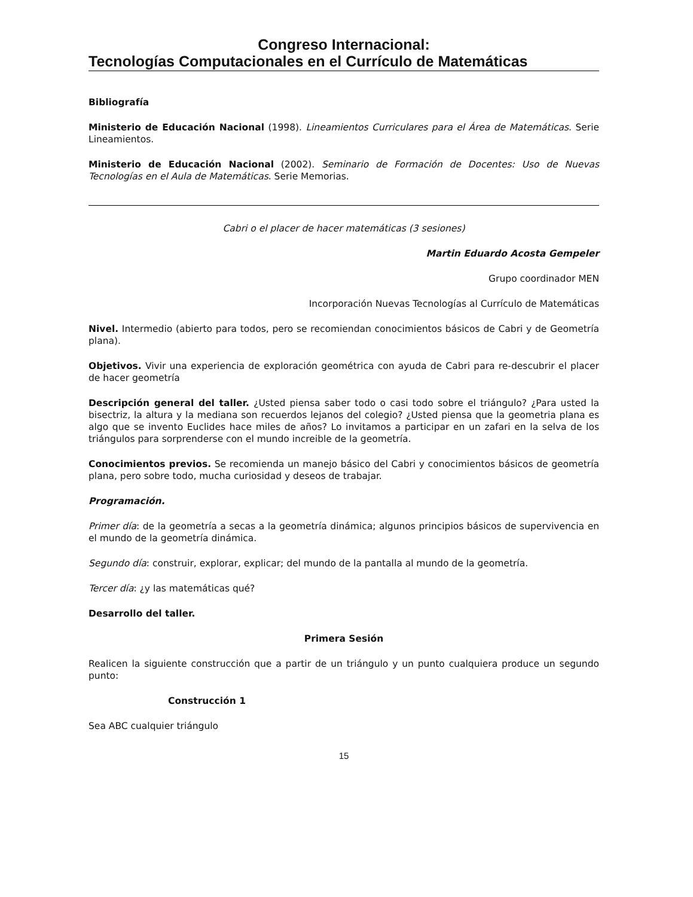Congreso Internacional:
Tecnologías Computacionales en el Currículo de Matemáticas
Bibliografía
Ministerio de Educación Nacional (1998). Lineamientos Curriculares para el Área de Matemáticas. Serie Lineamientos.
Ministerio de Educación Nacional (2002). Seminario de Formación de Docentes: Uso de Nuevas Tecnologías en el Aula de Matemáticas. Serie Memorias.
Cabri o el placer de hacer matemáticas (3 sesiones)
Martin Eduardo Acosta Gempeler
Grupo coordinador MEN
Incorporación Nuevas Tecnologías al Currículo de Matemáticas
Nivel. Intermedio (abierto para todos, pero se recomiendan conocimientos básicos de Cabri y de Geometría plana).
Objetivos. Vivir una experiencia de exploración geométrica con ayuda de Cabri para re-descubrir el placer de hacer geometría
Descripción general del taller. ¿Usted piensa saber todo o casi todo sobre el triángulo? ¿Para usted la bisectriz, la altura y la mediana son recuerdos lejanos del colegio? ¿Usted piensa que la geometria plana es algo que se invento Euclides hace miles de años? Lo invitamos a participar en un zafari en la selva de los triángulos para sorprenderse con el mundo increible de la geometría.
Conocimientos previos. Se recomienda un manejo básico del Cabri y conocimientos básicos de geometría plana, pero sobre todo, mucha curiosidad y deseos de trabajar.
Programación.
Primer día: de la geometría a secas a la geometría dinámica; algunos principios básicos de supervivencia en el mundo de la geometría dinámica.
Segundo día: construir, explorar, explicar; del mundo de la pantalla al mundo de la geometría.
Tercer día: ¿y las matemáticas qué?
Desarrollo del taller.
Primera Sesión
Realicen la siguiente construcción que a partir de un triángulo y un punto cualquiera produce un segundo punto:
Construcción 1
Sea ABC cualquier triángulo
15